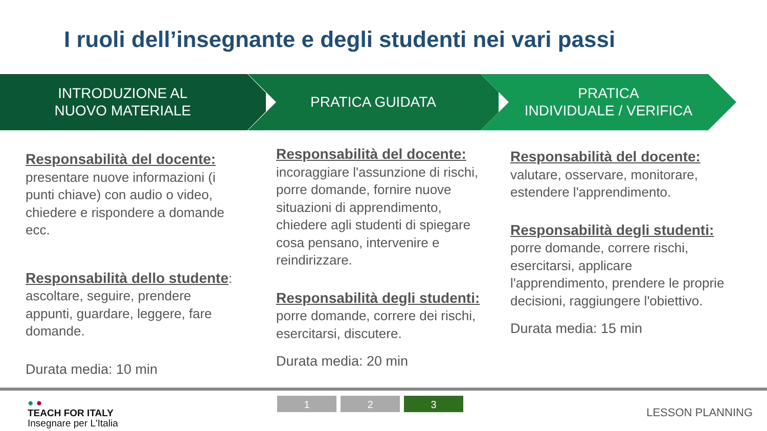I ruoli dell’insegnante e degli studenti nei vari passi
INTRODUZIONE AL
NUOVO MATERIALE
PRATICA GUIDATA PRATICA
INDIVIDUALE / VERIFICA
Responsabilità del docente:
presentare nuove informazioni (i punti chiave) con audio o video, chiedere e rispondere a domande ecc.
Responsabilità dello studente: ascoltare, seguire, prendere appunti, guardare, leggere, fare domande.
Durata media: 10 min
Responsabilità del docente:
incoraggiare l'assunzione di rischi, porre domande, fornire nuove situazioni di apprendimento, chiedere agli studenti di spiegare cosa pensano, intervenire e reindirizzare.
Responsabilità degli studenti:
porre domande, correre dei rischi, esercitarsi, discutere.
Durata media: 20 min
Responsabilità del docente:
valutare, osservare, monitorare, estendere l'apprendimento.
Responsabilità degli studenti:
porre domande, correre rischi, esercitarsi, applicare l'apprendimento, prendere le proprie decisioni, raggiungere l'obiettivo.
Durata media: 15 min
● ●
TEACH FOR ITALY
Insegnare per L'Italia
1 2 3
LESSON PLANNING